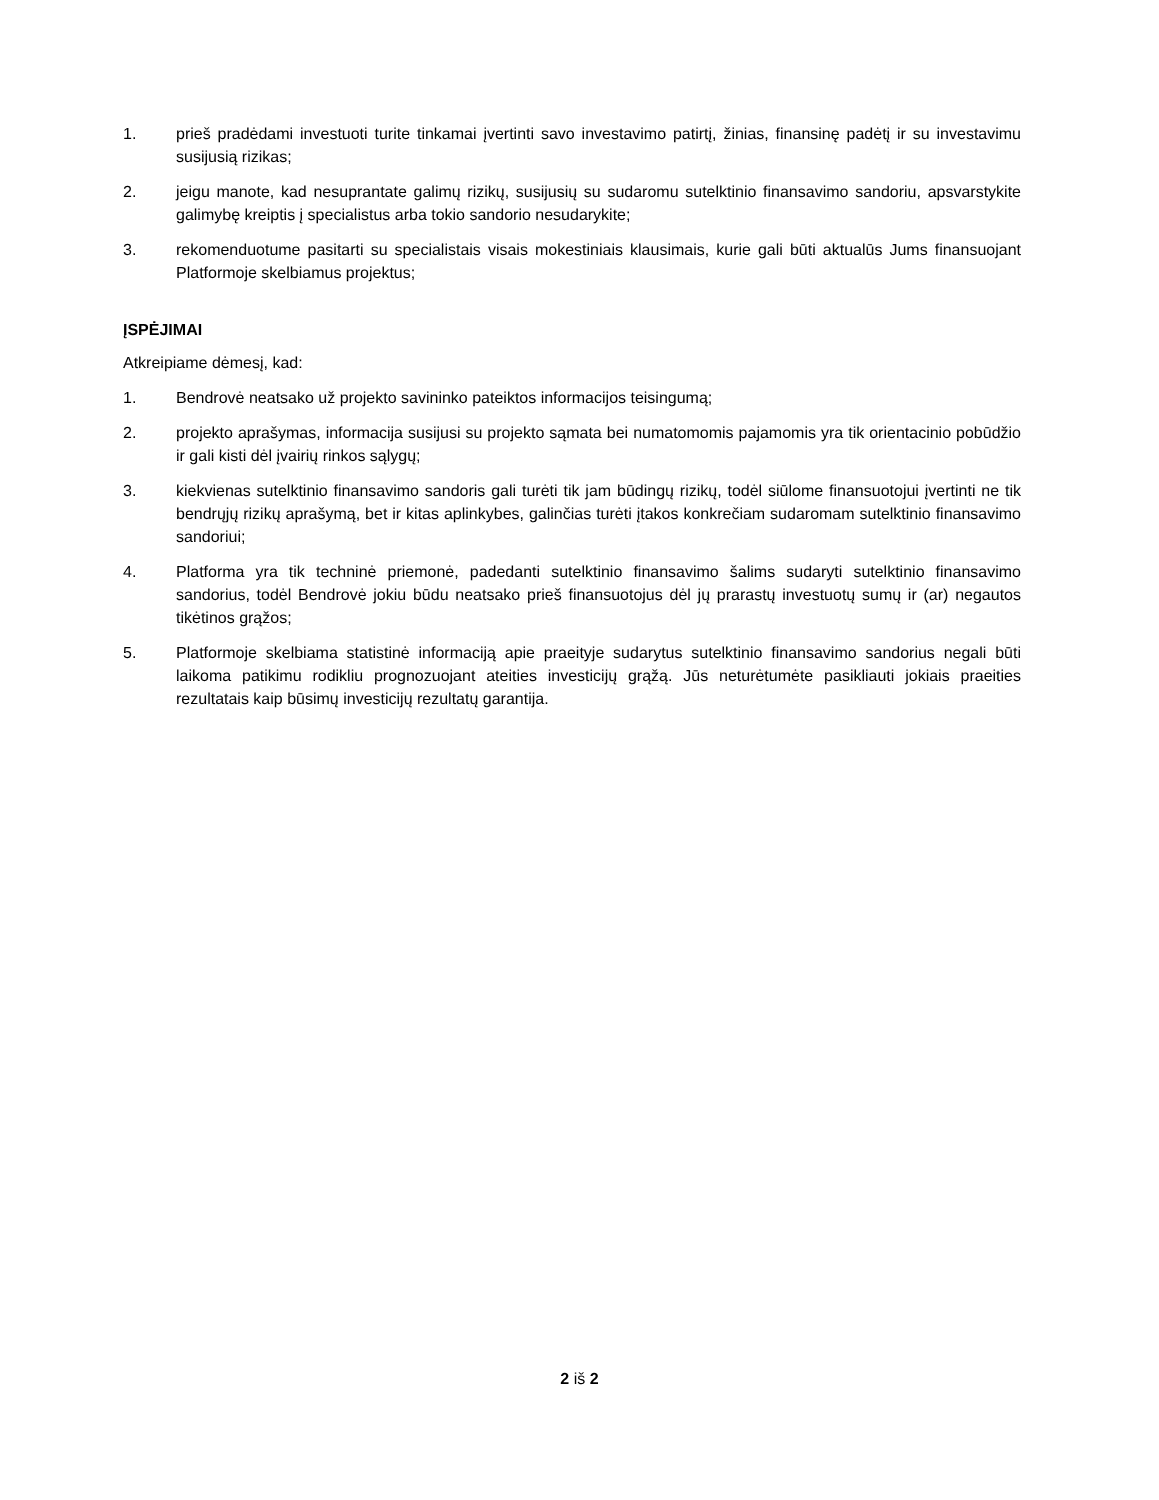1. prieš pradėdami investuoti turite tinkamai įvertinti savo investavimo patirtį, žinias, finansinę padėtį ir su investavimu susijusią rizikas;
2. jeigu manote, kad nesuprantate galimų rizikų, susijusių su sudaromu sutelktinio finansavimo sandoriu, apsvarstykite galimybę kreiptis į specialistus arba tokio sandorio nesudarykite;
3. rekomenduotume pasitarti su specialistais visais mokestiniais klausimais, kurie gali būti aktualūs Jums finansuojant Platformoje skelbiamus projektus;
ĮSPĖJIMAI
Atkreipiame dėmesį, kad:
1. Bendrovė neatsako už projekto savininko pateiktos informacijos teisingumą;
2. projekto aprašymas, informacija susijusi su projekto sąmata bei numatomomis pajamomis yra tik orientacinio pobūdžio ir gali kisti dėl įvairių rinkos sąlygų;
3. kiekvienas sutelktinio finansavimo sandoris gali turėti tik jam būdingų rizikų, todėl siūlome finansuotojui įvertinti ne tik bendrųjų rizikų aprašymą, bet ir kitas aplinkybes, galinčias turėti įtakos konkrečiam sudaromam sutelktinio finansavimo sandoriui;
4. Platforma yra tik techninė priemonė, padedanti sutelktinio finansavimo šalims sudaryti sutelktinio finansavimo sandorius, todėl Bendrovė jokiu būdu neatsako prieš finansuotojus dėl jų prarastų investuotų sumų ir (ar) negautos tikėtinos grąžos;
5. Platformoje skelbiama statistinė informaciją apie praeityje sudarytus sutelktinio finansavimo sandorius negali būti laikoma patikimu rodikliu prognozuojant ateities investicijų grąžą. Jūs neturėtumėte pasikliauti jokiais praeities rezultatais kaip būsimų investicijų rezultatų garantija.
2 iš 2